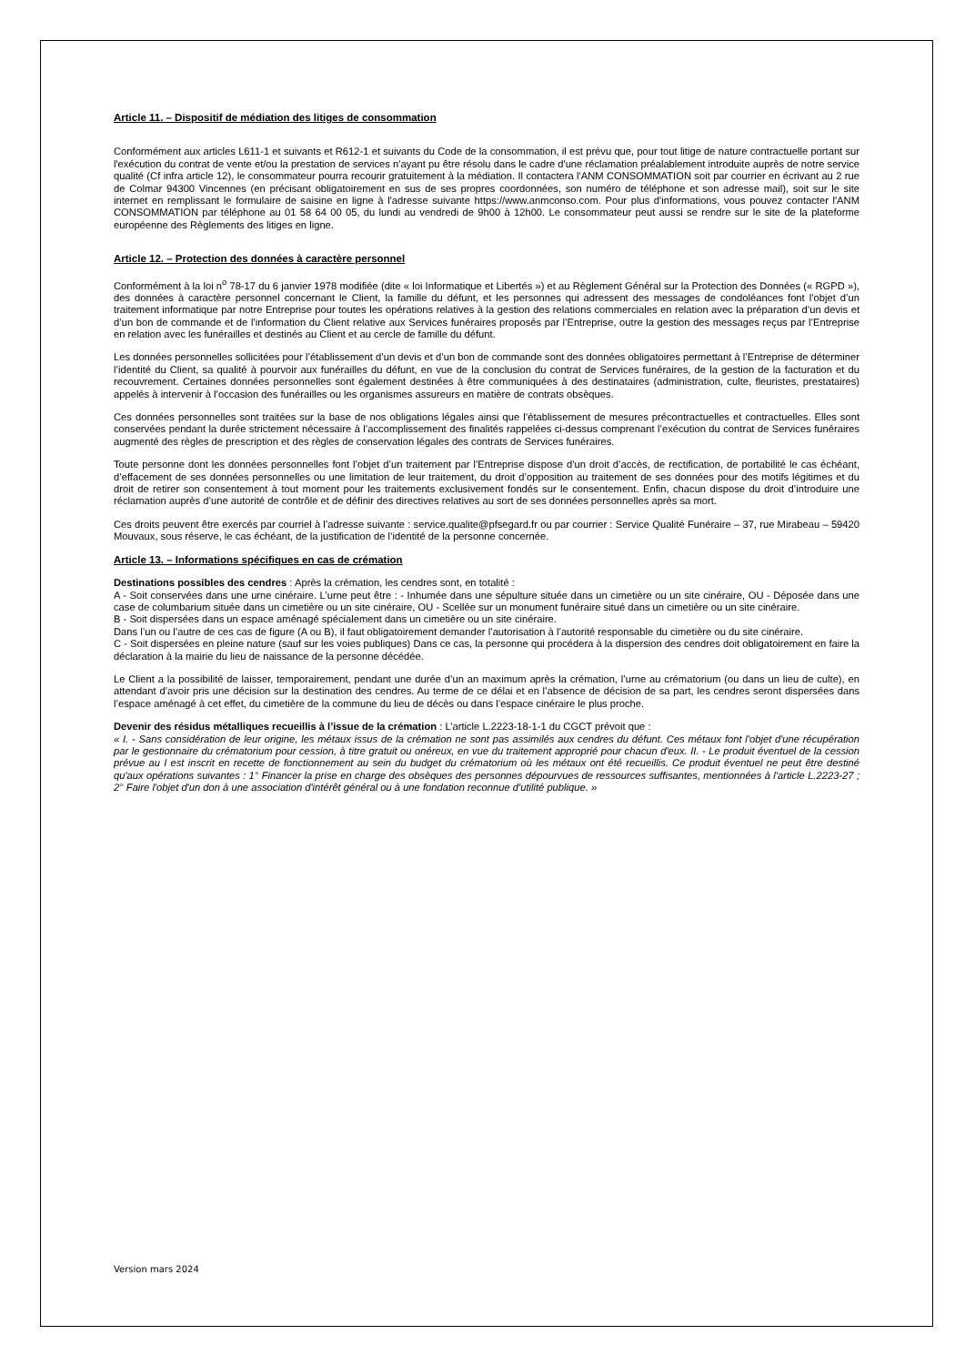Article 11. – Dispositif de médiation des litiges de consommation
Conformément aux articles L611-1 et suivants et R612-1 et suivants du Code de la consommation, il est prévu que, pour tout litige de nature contractuelle portant sur l'exécution du contrat de vente et/ou la prestation de services n'ayant pu être résolu dans le cadre d'une réclamation préalablement introduite auprès de notre service qualité (Cf infra article 12), le consommateur pourra recourir gratuitement à la médiation. Il contactera l'ANM CONSOMMATION soit par courrier en écrivant au 2 rue de Colmar 94300 Vincennes (en précisant obligatoirement en sus de ses propres coordonnées, son numéro de téléphone et son adresse mail), soit sur le site internet en remplissant le formulaire de saisine en ligne à l'adresse suivante https://www.anmconso.com. Pour plus d'informations, vous pouvez contacter l'ANM CONSOMMATION par téléphone au 01 58 64 00 05, du lundi au vendredi de 9h00 à 12h00. Le consommateur peut aussi se rendre sur le site de la plateforme européenne des Règlements des litiges en ligne.
Article 12. – Protection des données à caractère personnel
Conformément à la loi n<sup>o</sup> 78-17 du 6 janvier 1978 modifiée (dite « loi Informatique et Libertés ») et au Règlement Général sur la Protection des Données (« RGPD »), des données à caractère personnel concernant le Client, la famille du défunt, et les personnes qui adressent des messages de condoléances font l’objet d’un traitement informatique par notre Entreprise pour toutes les opérations relatives à la gestion des relations commerciales en relation avec la préparation d’un devis et d’un bon de commande et de l’information du Client relative aux Services funéraires proposés par l’Entreprise, outre la gestion des messages reçus par l’Entreprise en relation avec les funérailles et destinés au Client et au cercle de famille du défunt.
Les données personnelles sollicitées pour l’établissement d’un devis et d’un bon de commande sont des données obligatoires permettant à l’Entreprise de déterminer l’identité du Client, sa qualité à pourvoir aux funérailles du défunt, en vue de la conclusion du contrat de Services funéraires, de la gestion de la facturation et du recouvrement. Certaines données personnelles sont également destinées à être communiquées à des destinataires (administration, culte, fleuristes, prestataires) appelés à intervenir à l’occasion des funérailles ou les organismes assureurs en matière de contrats obsèques.
Ces données personnelles sont traitées sur la base de nos obligations légales ainsi que l’établissement de mesures précontractuelles et contractuelles. Elles sont conservées pendant la durée strictement nécessaire à l’accomplissement des finalités rappelées ci-dessus comprenant l’exécution du contrat de Services funéraires augmenté des règles de prescription et des règles de conservation légales des contrats de Services funéraires.
Toute personne dont les données personnelles font l’objet d’un traitement par l’Entreprise dispose d’un droit d’accès, de rectification, de portabilité le cas échéant, d’effacement de ses données personnelles ou une limitation de leur traitement, du droit d’opposition au traitement de ses données pour des motifs légitimes et du droit de retirer son consentement à tout moment pour les traitements exclusivement fondés sur le consentement. Enfin, chacun dispose du droit d’introduire une réclamation auprès d’une autorité de contrôle et de définir des directives relatives au sort de ses données personnelles après sa mort.
Ces droits peuvent être exercés par courriel à l’adresse suivante : service.qualite@pfsegard.fr ou par courrier : Service Qualité Funéraire – 37, rue Mirabeau – 59420 Mouvaux, sous réserve, le cas échéant, de la justification de l’identité de la personne concernée.
Article 13. – Informations spécifiques en cas de crémation
Destinations possibles des cendres : Après la crémation, les cendres sont, en totalité :
A - Soit conservées dans une urne cinéraire. L’urne peut être : - Inhumée dans une sépulture située dans un cimetière ou un site cinéraire, OU - Déposée dans une case de columbarium située dans un cimetière ou un site cinéraire, OU - Scellée sur un monument funéraire situé dans un cimetière ou un site cinéraire.
B - Soit dispersées dans un espace aménagé spécialement dans un cimetière ou un site cinéraire.
Dans l’un ou l’autre de ces cas de figure (A ou B), il faut obligatoirement demander l’autorisation à l’autorité responsable du cimetière ou du site cinéraire.
C - Soit dispersées en pleine nature (sauf sur les voies publiques) Dans ce cas, la personne qui procédera à la dispersion des cendres doit obligatoirement en faire la déclaration à la mairie du lieu de naissance de la personne décédée.
Le Client a la possibilité de laisser, temporairement, pendant une durée d’un an maximum après la crémation, l’urne au crématorium (ou dans un lieu de culte), en attendant d’avoir pris une décision sur la destination des cendres. Au terme de ce délai et en l’absence de décision de sa part, les cendres seront dispersées dans l’espace aménagé à cet effet, du cimetière de la commune du lieu de décès ou dans l’espace cinéraire le plus proche.
Devenir des résidus métalliques recueillis à l’issue de la crémation : L’article L.2223-18-1-1 du CGCT prévoit que :
« I. - Sans considération de leur origine, les métaux issus de la crémation ne sont pas assimilés aux cendres du défunt. Ces métaux font l'objet d'une récupération par le gestionnaire du crématorium pour cession, à titre gratuit ou onéreux, en vue du traitement approprié pour chacun d'eux. II. - Le produit éventuel de la cession prévue au I est inscrit en recette de fonctionnement au sein du budget du crématorium où les métaux ont été recueillis. Ce produit éventuel ne peut être destiné qu'aux opérations suivantes : 1° Financer la prise en charge des obsèques des personnes dépourvues de ressources suffisantes, mentionnées à l'article L.2223-27 ; 2° Faire l'objet d'un don à une association d'intérêt général ou à une fondation reconnue d'utilité publique. »
Version mars 2024